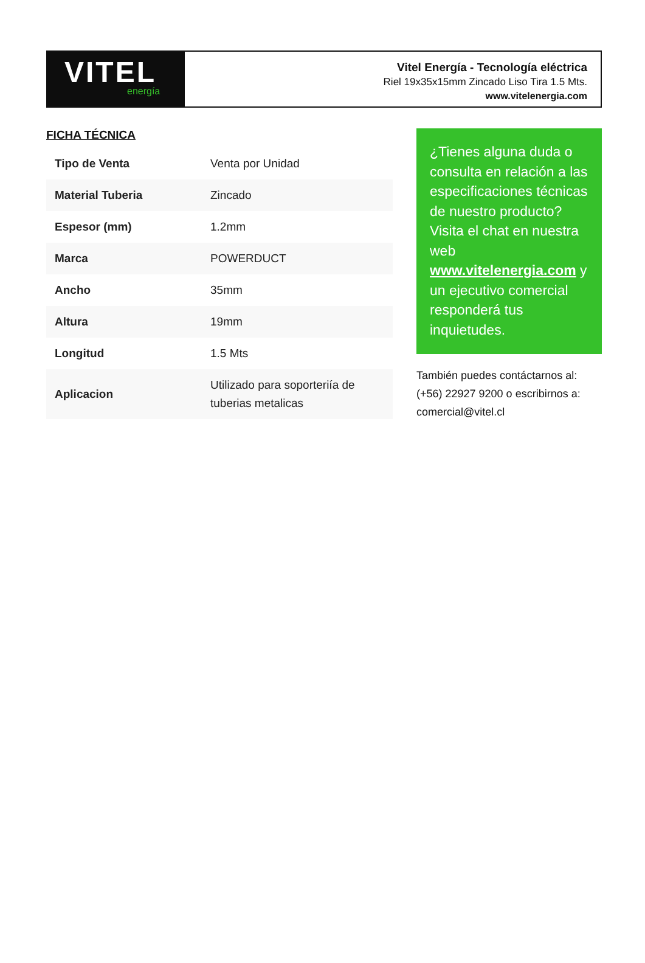VITEL
energía
Vitel Energía - Tecnología eléctrica
Riel 19x35x15mm Zincado Liso Tira 1.5 Mts.
www.vitelenergia.com
FICHA TÉCNICA
| Tipo de Venta | Venta por Unidad |
| Material Tuberia | Zincado |
| Espesor (mm) | 1.2mm |
| Marca | POWERDUCT |
| Ancho | 35mm |
| Altura | 19mm |
| Longitud | 1.5 Mts |
| Aplicacion | Utilizado para soporteriía de tuberias metalicas |
¿Tienes alguna duda o consulta en relación a las especificaciones técnicas de nuestro producto? Visita el chat en nuestra web www.vitelenergia.com y un ejecutivo comercial responderá tus inquietudes.
También puedes contáctarnos al: (+56) 22927 9200 o escribirnos a: comercial@vitel.cl